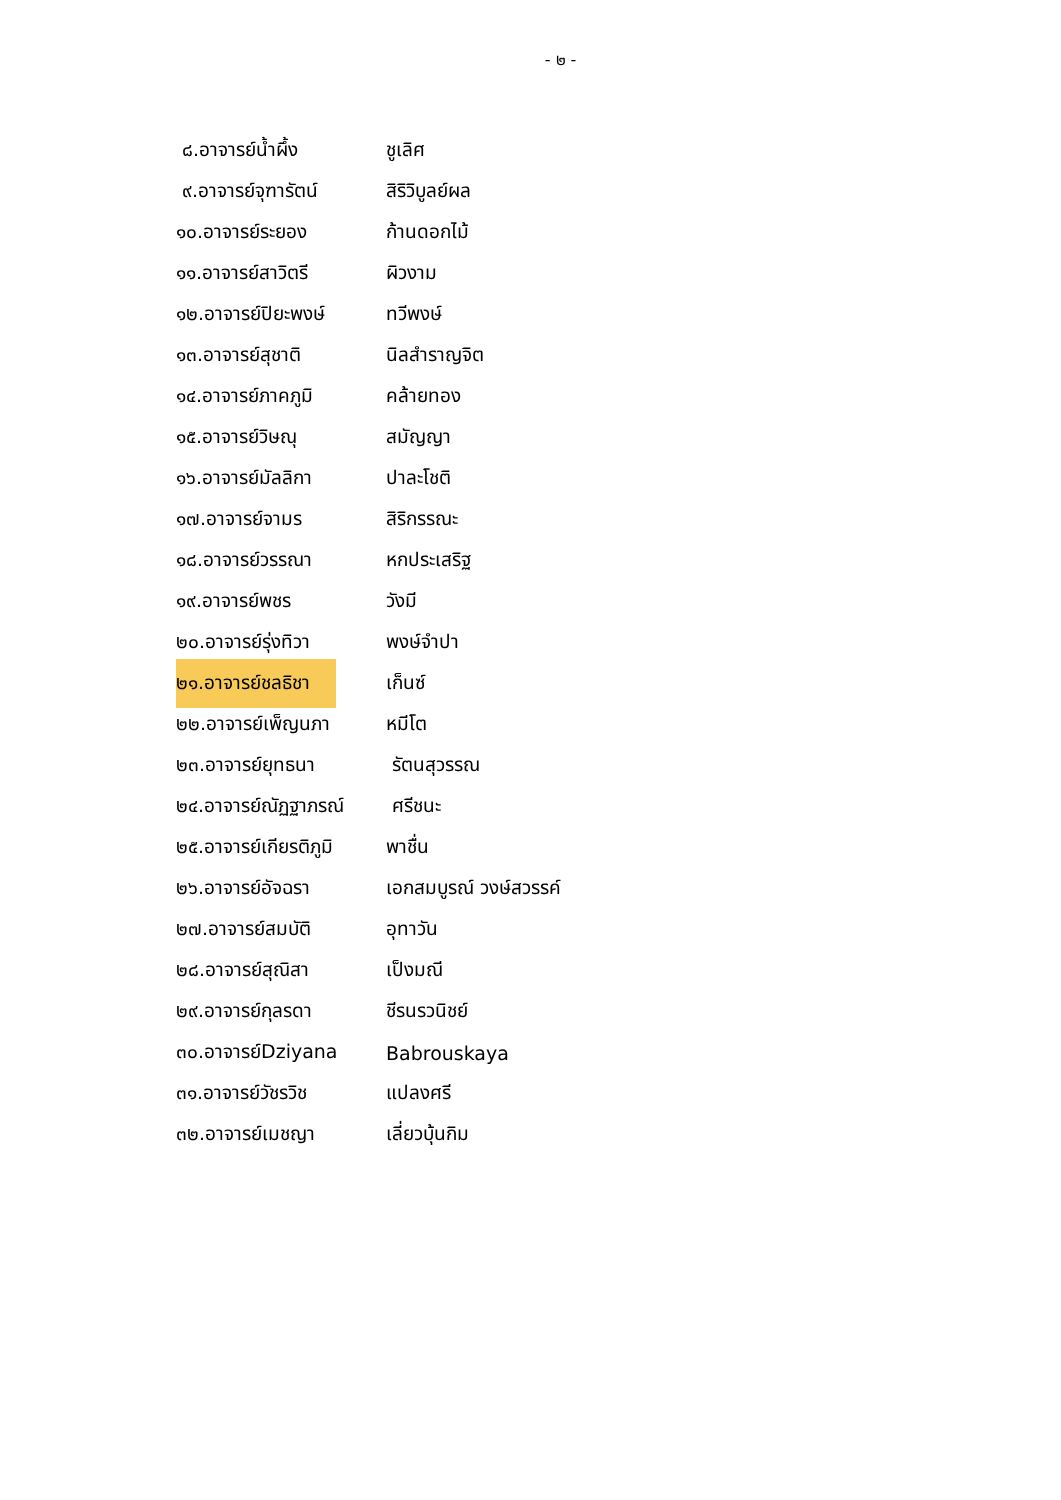- ๒ -
๘.อาจารย์น้ำผึ้ง ชูเลิศ
๙.อาจารย์จุฑารัตน์ สิริวิบูลย์ผล
๑๐.อาจารย์ระยอง ก้านดอกไม้
๑๑.อาจารย์สาวิตรี ผิวงาม
๑๒.อาจารย์ปิยะพงษ์ ทวีพงษ์
๑๓.อาจารย์สุชาติ นิลสำราญจิต
๑๔.อาจารย์ภาคภูมิ คล้ายทอง
๑๕.อาจารย์วิษณุ สมัญญา
๑๖.อาจารย์มัลลิกา ปาละโชติ
๑๗.อาจารย์จามร สิริกรรณะ
๑๘.อาจารย์วรรณา หกประเสริฐ
๑๙.อาจารย์พชร วังมี
๒๐.อาจารย์รุ่งทิวา พงษ์จำปา
๒๑.อาจารย์ชลธิชา
เก็นซ์
๒๒.อาจารย์เพ็ญนภา หมีโต
๒๓.อาจารย์ยุทธนา รัตนสุวรรณ
๒๔.อาจารย์ณัฏฐาภรณ์
ศรีชนะ
๒๕.อาจารย์เกียรติภูมิ
พาชื่น
๒๖.อาจารย์อัจฉรา เอกสมบูรณ์ วงษ์สวรรค์
๒๗.อาจารย์สมบัติ อุทาวัน
๒๘.อาจารย์สุณิสา เป็งมณี
๒๙.อาจารย์กุลรดา ชีรนรวนิชย์
๓๐.อาจารย์Dziyana Babrouskaya
๓๑.อาจารย์วัชรวิช แปลงศรี
๓๒.อาจารย์เมชญา เลี่ยวบุ้นกิม